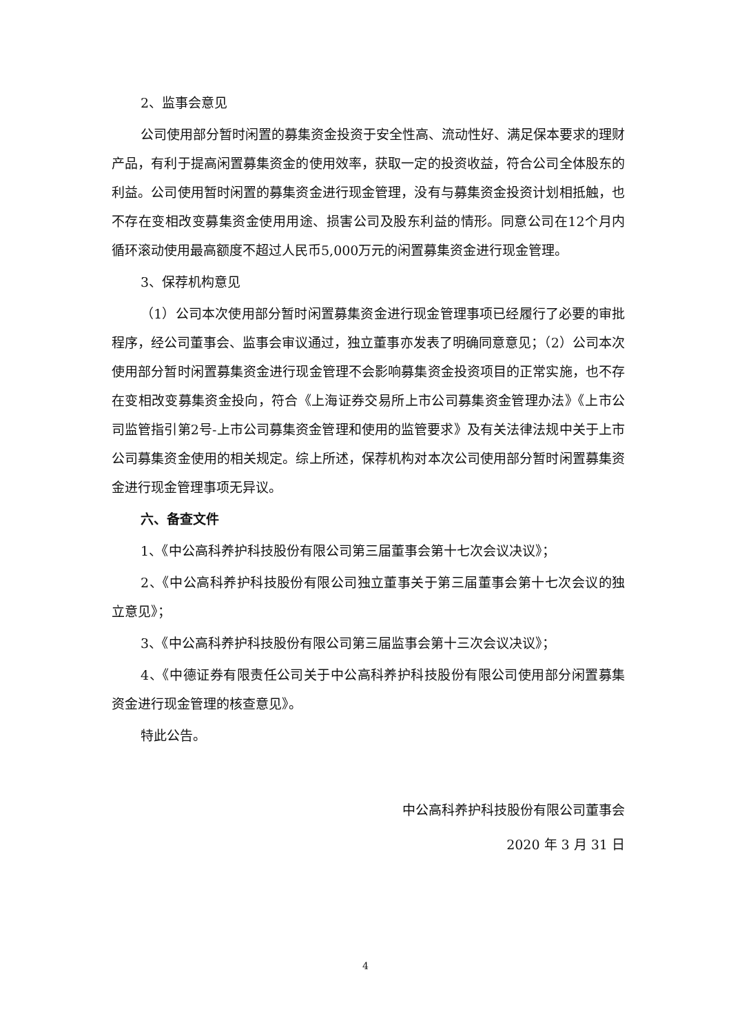2、监事会意见
公司使用部分暂时闲置的募集资金投资于安全性高、流动性好、满足保本要求的理财产品，有利于提高闲置募集资金的使用效率，获取一定的投资收益，符合公司全体股东的利益。公司使用暂时闲置的募集资金进行现金管理，没有与募集资金投资计划相抵触，也不存在变相改变募集资金使用用途、损害公司及股东利益的情形。同意公司在12个月内循环滚动使用最高额度不超过人民币5,000万元的闲置募集资金进行现金管理。
3、保荐机构意见
（1）公司本次使用部分暂时闲置募集资金进行现金管理事项已经履行了必要的审批程序，经公司董事会、监事会审议通过，独立董事亦发表了明确同意意见；（2）公司本次使用部分暂时闲置募集资金进行现金管理不会影响募集资金投资项目的正常实施，也不存在变相改变募集资金投向，符合《上海证券交易所上市公司募集资金管理办法》《上市公司监管指引第2号-上市公司募集资金管理和使用的监管要求》及有关法律法规中关于上市公司募集资金使用的相关规定。综上所述，保荐机构对本次公司使用部分暂时闲置募集资金进行现金管理事项无异议。
六、备查文件
1、《中公高科养护科技股份有限公司第三届董事会第十七次会议决议》；
2、《中公高科养护科技股份有限公司独立董事关于第三届董事会第十七次会议的独立意见》；
3、《中公高科养护科技股份有限公司第三届监事会第十三次会议决议》；
4、《中德证券有限责任公司关于中公高科养护科技股份有限公司使用部分闲置募集资金进行现金管理的核查意见》。
特此公告。
中公高科养护科技股份有限公司董事会
2020 年 3 月 31 日
4